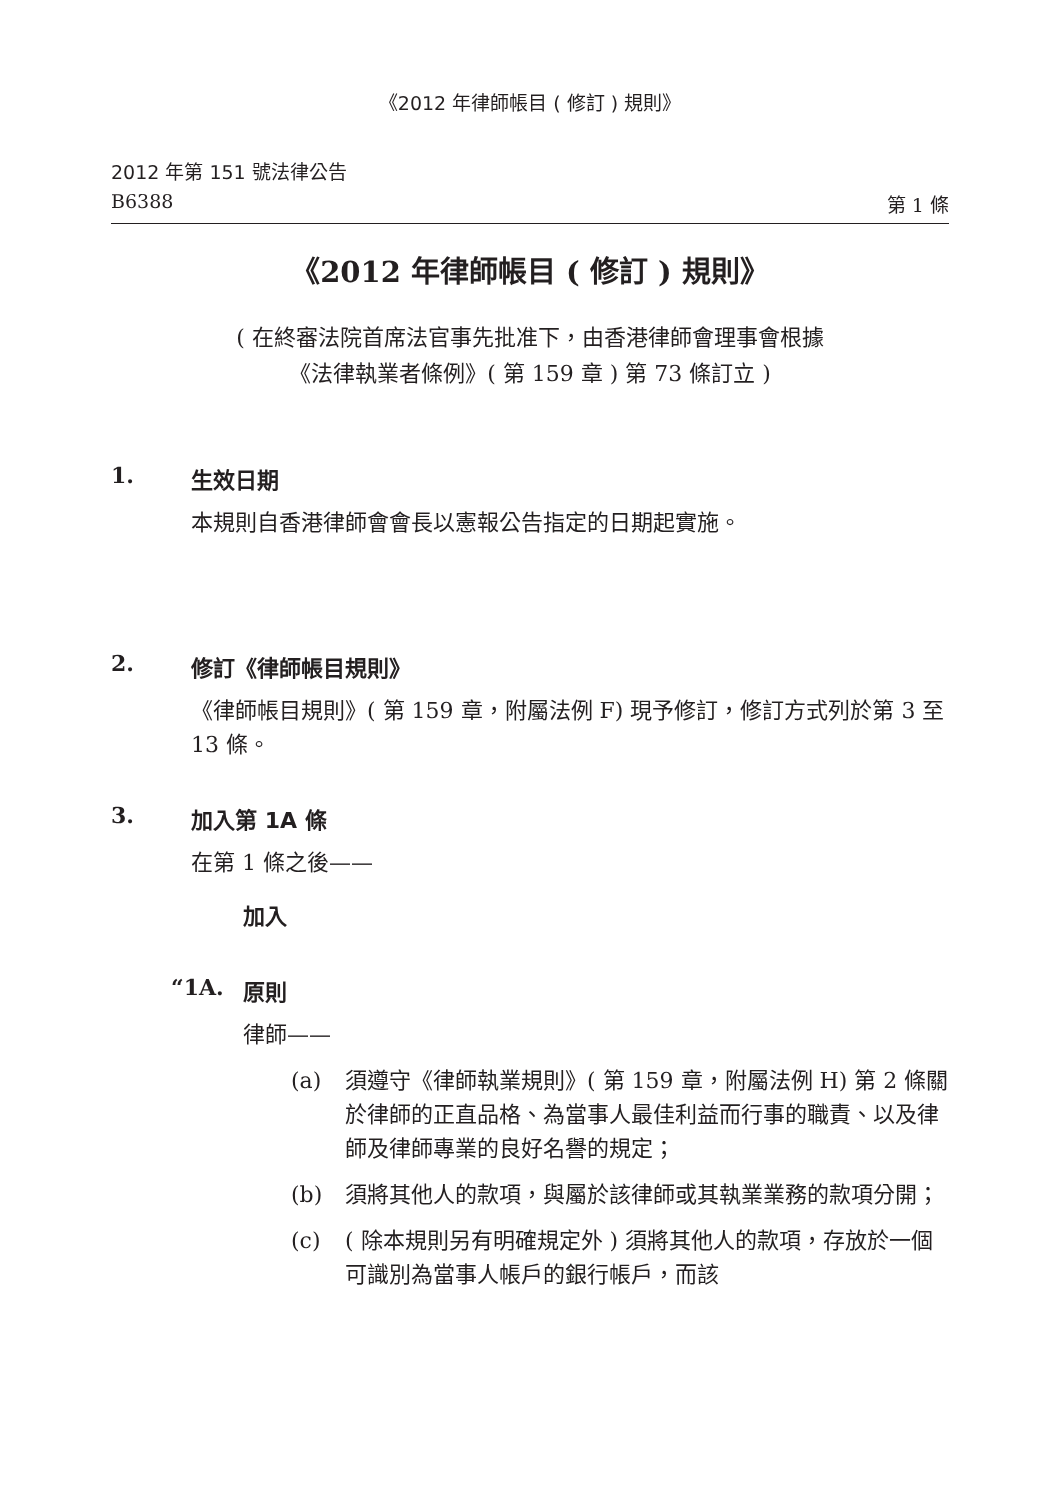《2012 年律師帳目 ( 修訂 ) 規則》
2012 年第 151 號法律公告
B6388 第 1 條
《2012 年律師帳目 ( 修訂 ) 規則》
( 在終審法院首席法官事先批准下，由香港律師會理事會根據
《法律執業者條例》( 第 159 章 ) 第 73 條訂立 )
1. 生效日期
本規則自香港律師會會長以憲報公告指定的日期起實施。
2. 修訂《律師帳目規則》
《律師帳目規則》( 第 159 章，附屬法例 F) 現予修訂，修訂方式列於第 3 至 13 條。
3. 加入第 1A 條
在第 1 條之後——
加入
“1A. 原則
律師——
(a) 須遵守《律師執業規則》( 第 159 章，附屬法例 H) 第 2 條關於律師的正直品格、為當事人最佳利益而行事的職責、以及律師及律師專業的良好名譽的規定；
(b) 須將其他人的款項，與屬於該律師或其執業業務的款項分開；
(c) ( 除本規則另有明確規定外 ) 須將其他人的款項，存放於一個可識別為當事人帳戶的銀行帳戶，而該